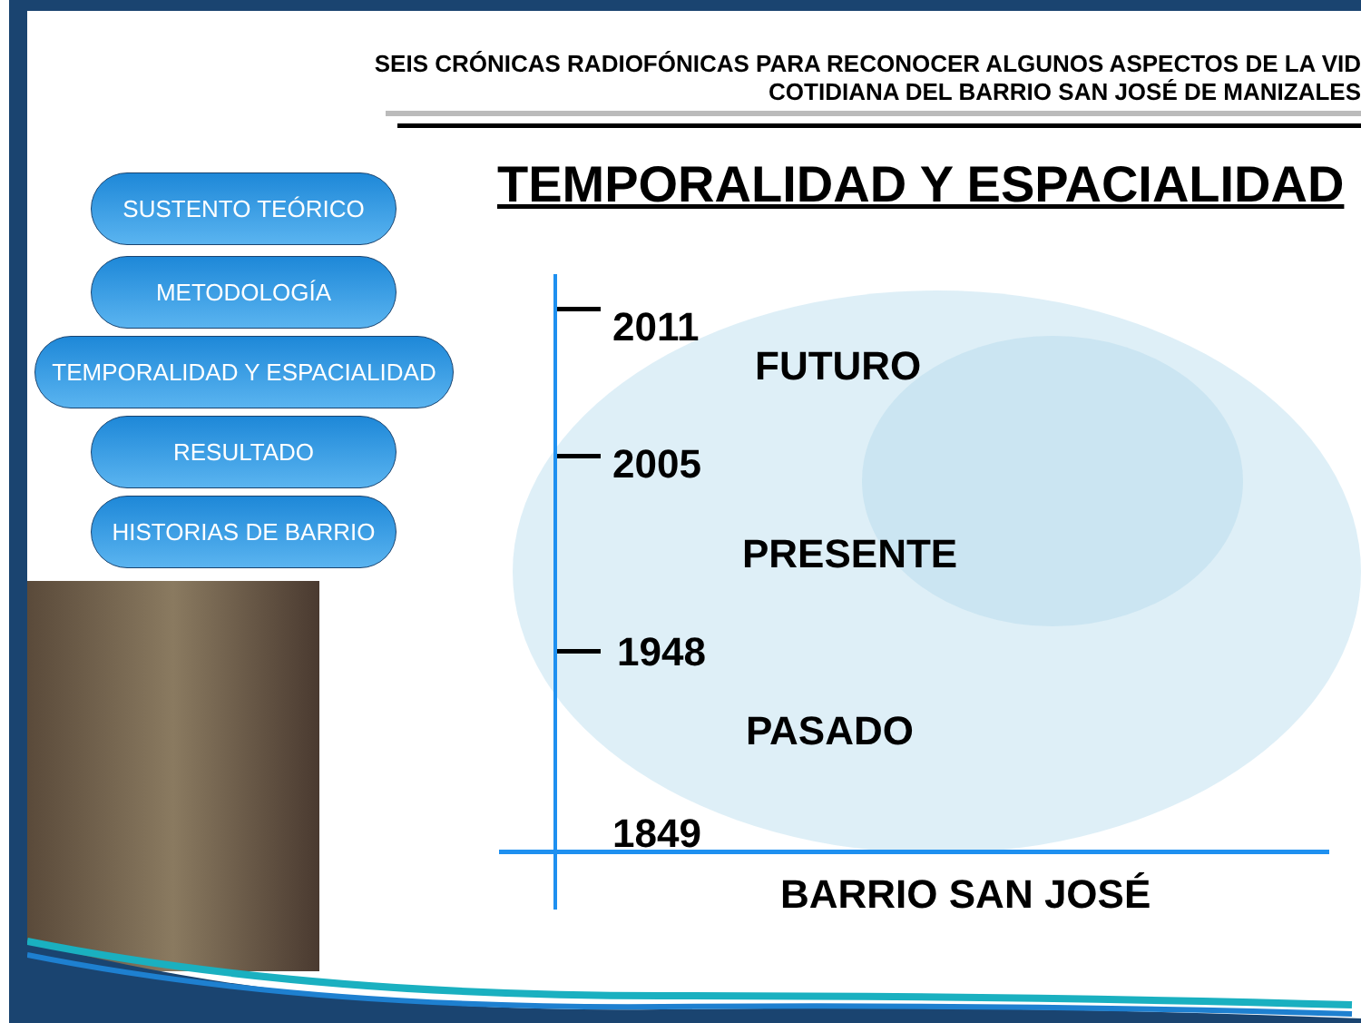SEIS CRÓNICAS RADIOFÓNICAS PARA RECONOCER ALGUNOS ASPECTOS DE LA VID
COTIDIANA DEL BARRIO SAN JOSÉ DE MANIZALES
TEMPORALIDAD Y ESPACIALIDAD
SUSTENTO TEÓRICO
METODOLOGÍA
TEMPORALIDAD Y ESPACIALIDAD
RESULTADO
HISTORIAS DE BARRIO
2011
FUTURO
2005
PRESENTE
1948
PASADO
1849
BARRIO SAN JOSÉ